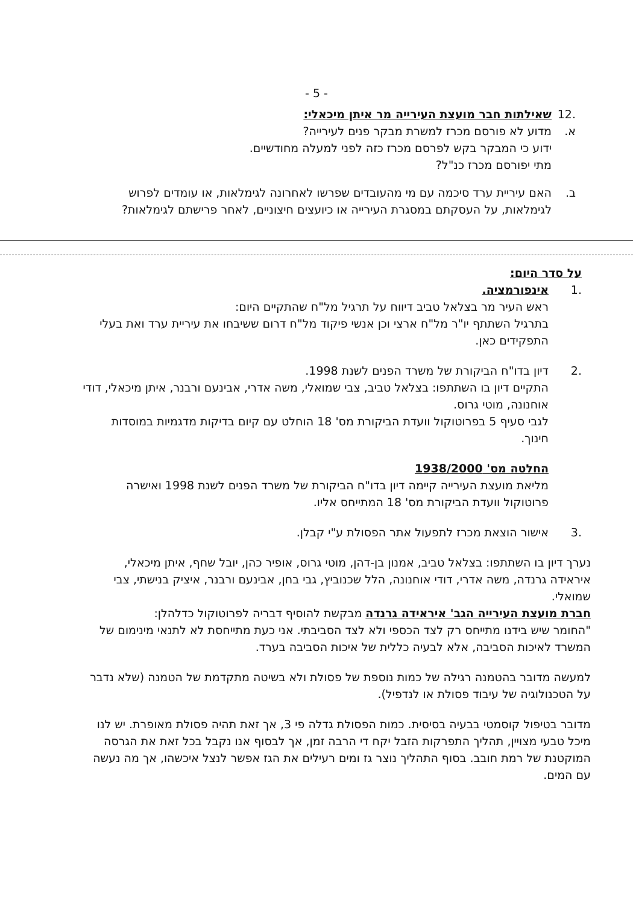- 5 -
.12 שאילתות חבר מועצת העירייה מר איתן מיכאלי:
א. מדוע לא פורסם מכרז למשרת מבקר פנים לעירייה?
ידוע כי המבקר בקש לפרסם מכרז כזה לפני למעלה מחודשיים.
מתי יפורסם מכרז כנ"ל?
ב. האם עיריית ערד סיכמה עם מי מהעובדים שפרשו לאחרונה לגימלאות, או עומדים לפרוש לגימלאות, על העסקתם במסגרת העירייה או כיועצים חיצוניים, לאחר פרישתם לגימלאות?
על סדר היום:
.1 אינפורמציה.
ראש העיר מר בצלאל טביב דיווח על תרגיל מל"ח שהתקיים היום:
בתרגיל השתתף יו"ר מל"ח ארצי וכן אנשי פיקוד מל"ח דרום ששיבחו את עיריית ערד ואת בעלי התפקידים כאן.
.2 דיון בדו"ח הביקורת של משרד הפנים לשנת 1998.
התקיים דיון בו השתתפו: בצלאל טביב, צבי שמואלי, משה אדרי, אבינעם ורבנר, איתן מיכאלי, דודי אוחנונה, מוטי גרוס.
לגבי סעיף 5 בפרוטוקול וועדת הביקורת מס' 18 הוחלט עם קיום בדיקות מדגמיות במוסדות חינוך.
החלטה מס' 1938/2000
מליאת מועצת העירייה קיימה דיון בדו"ח הביקורת של משרד הפנים לשנת 1998 ואישרה פרוטוקול וועדת הביקורת מס' 18 המתייחס אליו.
.3 אישור הוצאת מכרז לתפעול אתר הפסולת ע"י קבלן.
נערך דיון בו השתתפו: בצלאל טביב, אמנון בן-דהן, מוטי גרוס, אופיר כהן, יובל שחף, איתן מיכאלי, איראידה גרנדה, משה אדרי, דודי אוחנונה, הלל שכנוביץ, גבי בחן, אבינעם ורבנר, איציק בנישתי, צבי שמואלי.
חברת מועצת העירייה הגב' איראידה גרנדה מבקשת להוסיף דבריה לפרוטוקול כדלהלן:
"החומר שיש בידנו מתייחס רק לצד הכספי ולא לצד הסביבתי. אני כעת מתייחסת לא לתנאי מינימום של המשרד לאיכות הסביבה, אלא לבעיה כללית של איכות הסביבה בערד.
למעשה מדובר בהטמנה רגילה של כמות נוספת של פסולת ולא בשיטה מתקדמת של הטמנה (שלא נדבר על הטכנולוגיה של עיבוד פסולת או לנדפיל).
מדובר בטיפול קוסמטי בבעיה בסיסית. כמות הפסולת גדלה פי 3, אך זאת תהיה פסולת מאופרת. יש לנו מיכל טבעי מצויין, תהליך התפרקות הזבל יקח די הרבה זמן, אך לבסוף אנו נקבל בכל זאת את הגרסה המוקטנת של רמת חובב. בסוף התהליך נוצר גז ומים רעילים את הגז אפשר לנצל איכשהו, אך מה נעשה עם המים.